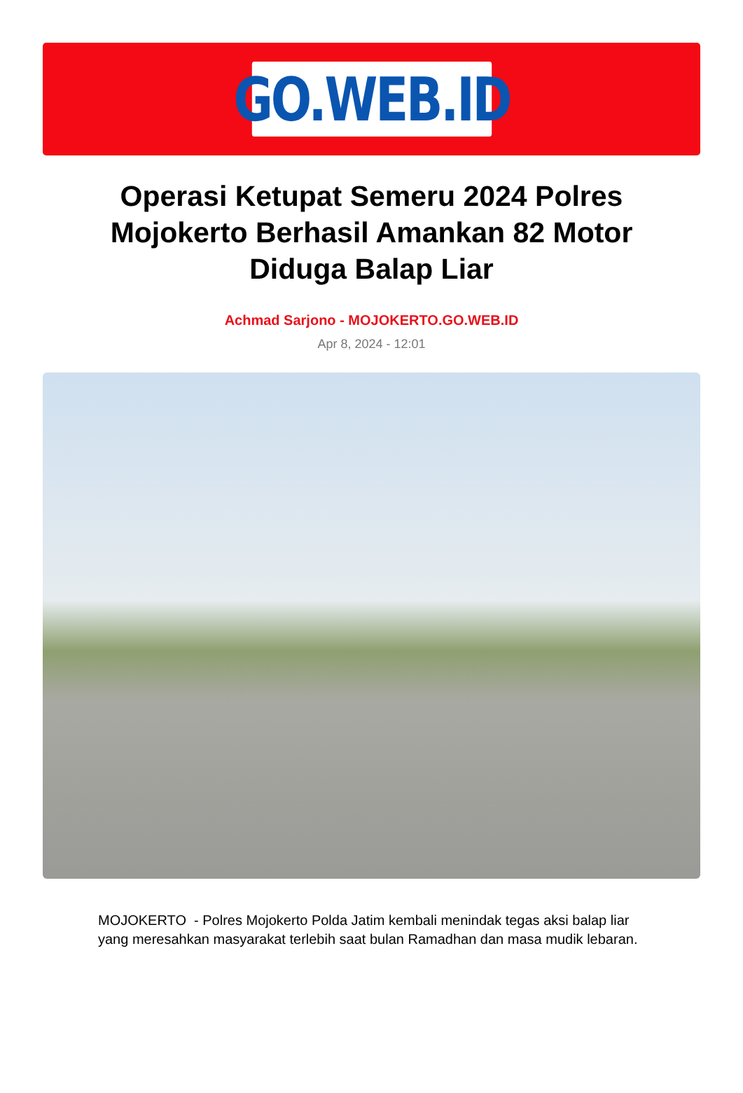GO.WEB.ID
Operasi Ketupat Semeru 2024 Polres Mojokerto Berhasil Amankan 82 Motor Diduga Balap Liar
Achmad Sarjono - MOJOKERTO.GO.WEB.ID
Apr 8, 2024 - 12:01
MOJOKERTO - Polres Mojokerto Polda Jatim kembali menindak tegas aksi balap liar yang meresahkan masyarakat terlebih saat bulan Ramadhan dan masa mudik lebaran.